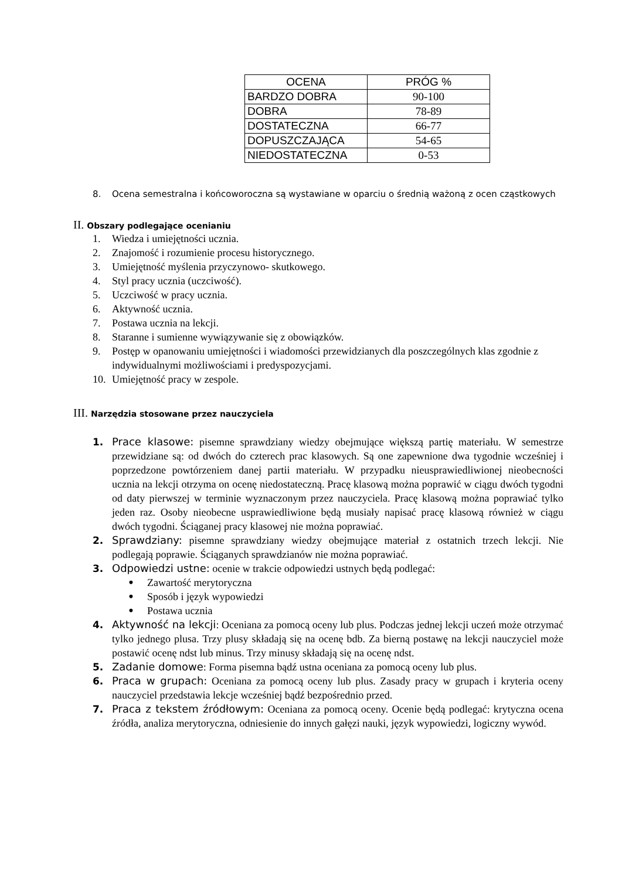| OCENA | PRÓG % |
| --- | --- |
| BARDZO DOBRA | 90-100 |
| DOBRA | 78-89 |
| DOSTATECZNA | 66-77 |
| DOPUSZCZAJĄCA | 54-65 |
| NIEDOSTATECZNA | 0-53 |
8. Ocena semestralna i końcoworoczna są wystawiane w oparciu o średnią ważoną z ocen cząstkowych
II. Obszary podlegające ocenianiu
1. Wiedza i umiejętności ucznia.
2. Znajomość i rozumienie procesu historycznego.
3. Umiejętność myślenia przyczynowo- skutkowego.
4. Styl pracy ucznia (uczciwość).
5. Uczciwość w pracy ucznia.
6. Aktywność ucznia.
7. Postawa ucznia na lekcji.
8. Staranne i sumienne wywiązywanie się z obowiązków.
9. Postęp w opanowaniu umiejętności i wiadomości przewidzianych dla poszczególnych klas zgodnie z indywidualnymi możliwościami i predyspozycjami.
10. Umiejętność pracy w zespole.
III. Narzędzia stosowane przez nauczyciela
1. Prace klasowe: pisemne sprawdziany wiedzy obejmujące większą partię materiału. W semestrze przewidziane są: od dwóch do czterech prac klasowych. Są one zapewnione dwa tygodnie wcześniej i poprzedzone powtórzeniem danej partii materiału. W przypadku nieusprawiedliwionej nieobecności ucznia na lekcji otrzyma on ocenę niedostateczną. Pracę klasową można poprawić w ciągu dwóch tygodni od daty pierwszej w terminie wyznaczonym przez nauczyciela. Pracę klasową można poprawiać tylko jeden raz. Osoby nieobecne usprawiedliwione będą musiały napisać pracę klasową również w ciągu dwóch tygodni. Ściąganej pracy klasowej nie można poprawiać.
2. Sprawdziany: pisemne sprawdziany wiedzy obejmujące materiał z ostatnich trzech lekcji. Nie podlegają poprawie. Ściąganych sprawdzianów nie można poprawiać.
3. Odpowiedzi ustne: ocenie w trakcie odpowiedzi ustnych będą podlegać:
• Zawartość merytoryczna
• Sposób i język wypowiedzi
• Postawa ucznia
4. Aktywność na lekcji: Oceniana za pomocą oceny lub plus. Podczas jednej lekcji uczeń może otrzymać tylko jednego plusa. Trzy plusy składają się na ocenę bdb. Za bierną postawę na lekcji nauczyciel może postawić ocenę ndst lub minus. Trzy minusy składają się na ocenę ndst.
5. Zadanie domowe: Forma pisemna bądź ustna oceniana za pomocą oceny lub plus.
6. Praca w grupach: Oceniana za pomocą oceny lub plus. Zasady pracy w grupach i kryteria oceny nauczyciel przedstawia lekcje wcześniej bądź bezpośrednio przed.
7. Praca z tekstem źródłowym: Oceniana za pomocą oceny. Ocenie będą podlegać: krytyczna ocena źródła, analiza merytoryczna, odniesienie do innych gałęzi nauki, język wypowiedzi, logiczny wywód.